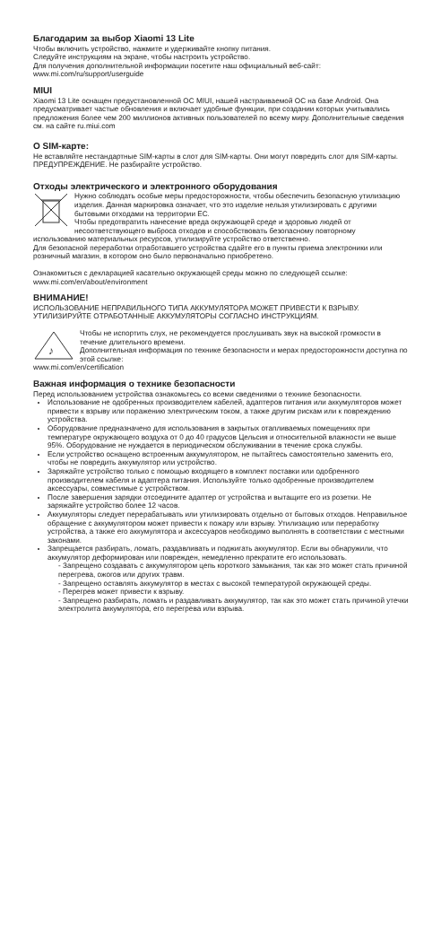Благодарим за выбор Xiaomi 13 Lite
Чтобы включить устройство, нажмите и удерживайте кнопку питания.
Следуйте инструкциям на экране, чтобы настроить устройство.
Для получения дополнительной информации посетите наш официальный веб-сайт: www.mi.com/ru/support/userguide
MIUI
Xiaomi 13 Lite оснащен предустановленной ОС MIUI, нашей настраиваемой ОС на базе Android. Она предусматривает частые обновления и включает удобные функции, при создании которых учитывались предложения более чем 200 миллионов активных пользователей по всему миру. Дополнительные сведения см. на сайте ru.miui.com
О SIM-карте:
Не вставляйте нестандартные SIM-карты в слот для SIM-карты. Они могут повредить слот для SIM-карты.
ПРЕДУПРЕЖДЕНИЕ. Не разбирайте устройство.
Отходы электрического и электронного оборудования
Нужно соблюдать особые меры предосторожности, чтобы обеспечить безопасную утилизацию изделия. Данная маркировка означает, что это изделие нельзя утилизировать с другими бытовыми отходами на территории ЕС.
Чтобы предотвратить нанесение вреда окружающей среде и здоровью людей от несоответствующего выброса отходов и способствовать безопасному повторному использованию материальных ресурсов, утилизируйте устройство ответственно.
Для безопасной переработки отработавшего устройства сдайте его в пункты приема электроники или розничный магазин, в котором оно было первоначально приобретено.
Ознакомиться с декларацией касательно окружающей среды можно по следующей ссылке: www.mi.com/en/about/environment
ВНИМАНИЕ!
ИСПОЛЬЗОВАНИЕ НЕПРАВИЛЬНОГО ТИПА АККУМУЛЯТОРА МОЖЕТ ПРИВЕСТИ К ВЗРЫВУ.
УТИЛИЗИРУЙТЕ ОТРАБОТАННЫЕ АККУМУЛЯТОРЫ СОГЛАСНО ИНСТРУКЦИЯМ.
♪
Чтобы не испортить слух, не рекомендуется прослушивать звук на высокой громкости в течение длительного времени.
Дополнительная информация по технике безопасности и мерах предосторожности доступна по этой ссылке:
www.mi.com/en/certification
Важная информация о технике безопасности
Перед использованием устройства ознакомьтесь со всеми сведениями о технике безопасности.
Использование не одобренных производителем кабелей, адаптеров питания или аккумуляторов может привести к взрыву или поражению электрическим током, а также другим рискам или к повреждению устройства.
Оборудование предназначено для использования в закрытых отапливаемых помещениях при температуре окружающего воздуха от 0 до 40 градусов Цельсия и относительной влажности не выше 95%. Оборудование не нуждается в периодическом обслуживании в течение срока службы.
Если устройство оснащено встроенным аккумулятором, не пытайтесь самостоятельно заменить его, чтобы не повредить аккумулятор или устройство.
Заряжайте устройство только с помощью входящего в комплект поставки или одобренного производителем кабеля и адаптера питания. Используйте только одобренные производителем аксессуары, совместимые с устройством.
После завершения зарядки отсоедините адаптер от устройства и вытащите его из розетки. Не заряжайте устройство более 12 часов.
Аккумуляторы следует перерабатывать или утилизировать отдельно от бытовых отходов. Неправильное обращение с аккумулятором может привести к пожару или взрыву. Утилизацию или переработку устройства, а также его аккумулятора и аксессуаров необходимо выполнять в соответствии с местными законами.
Запрещается разбирать, ломать, раздавливать и поджигать аккумулятор. Если вы обнаружили, что аккумулятор деформирован или поврежден, немедленно прекратите его использовать.
- Запрещено создавать с аккумулятором цепь короткого замыкания, так как это может стать причиной перегрева, ожогов или других травм.
- Запрещено оставлять аккумулятор в местах с высокой температурой окружающей среды.
- Перегрев может привести к взрыву.
- Запрещено разбирать, ломать и раздавливать аккумулятор, так как это может стать причиной утечки электролита аккумулятора, его перегрева или взрыва.